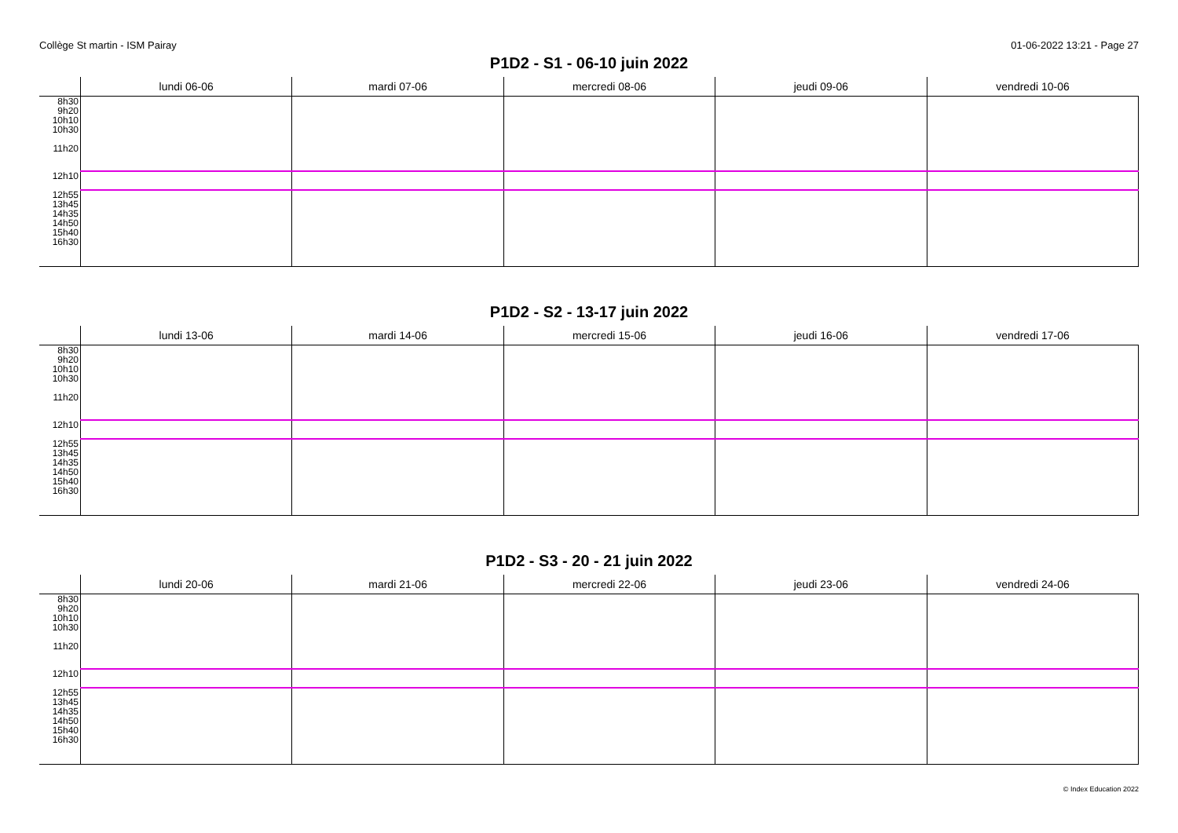Collège St martin - ISM Pairay 01-06-2022 13:21 - Page 27
P1D2 - S1 - 06-10 juin 2022
| | lundi 06-06 | mardi 07-06 | mercredi 08-06 | jeudi 09-06 | vendredi 10-06 |
| --- | --- | --- | --- | --- | --- |
| 8h30 9h20 10h10 10h30 11h20 | | | | | |
| 12h10 | | | | | |
| 12h55 13h45 14h35 14h50 15h40 16h30 | | | | | |
P1D2 - S2 - 13-17 juin 2022
| | lundi 13-06 | mardi 14-06 | mercredi 15-06 | jeudi 16-06 | vendredi 17-06 |
| --- | --- | --- | --- | --- | --- |
| 8h30 9h20 10h10 10h30 11h20 | | | | | |
| 12h10 | | | | | |
| 12h55 13h45 14h35 14h50 15h40 16h30 | | | | | |
P1D2 - S3 - 20 - 21 juin 2022
| | lundi 20-06 | mardi 21-06 | mercredi 22-06 | jeudi 23-06 | vendredi 24-06 |
| --- | --- | --- | --- | --- | --- |
| 8h30 9h20 10h10 10h30 11h20 | | | | | |
| 12h10 | | | | | |
| 12h55 13h45 14h35 14h50 15h40 16h30 | | | | | |
© Index Education 2022